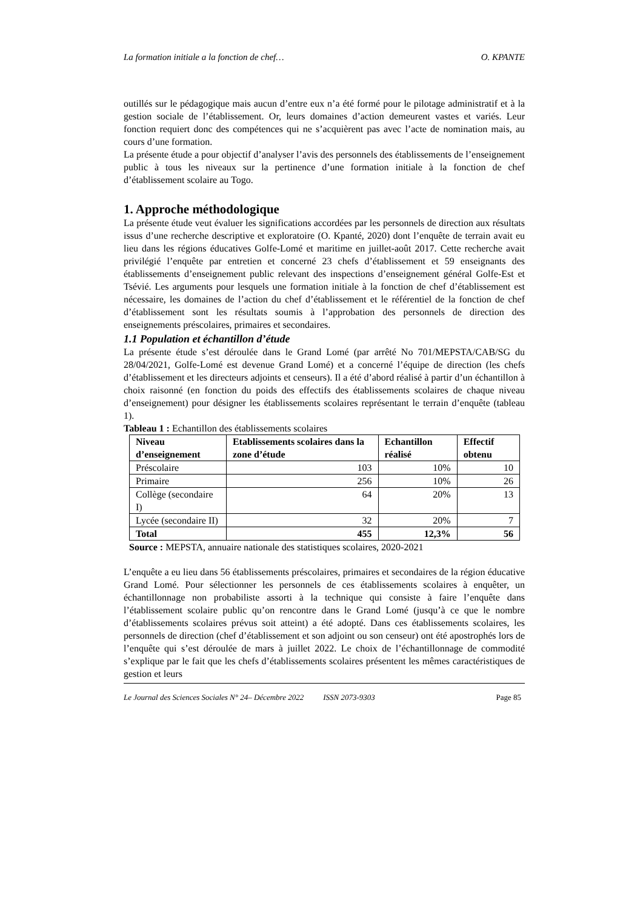La formation initiale a la fonction de chef… O. KPANTE
outillés sur le pédagogique mais aucun d’entre eux n’a été formé pour le pilotage administratif et à la gestion sociale de l’établissement. Or, leurs domaines d’action demeurent vastes et variés. Leur fonction requiert donc des compétences qui ne s’acquièrent pas avec l’acte de nomination mais, au cours d’une formation.
La présente étude a pour objectif d’analyser l’avis des personnels des établissements de l’enseignement public à tous les niveaux sur la pertinence d’une formation initiale à la fonction de chef d’établissement scolaire au Togo.
1. Approche méthodologique
La présente étude veut évaluer les significations accordées par les personnels de direction aux résultats issus d’une recherche descriptive et exploratoire (O. Kpanté, 2020) dont l’enquête de terrain avait eu lieu dans les régions éducatives Golfe-Lomé et maritime en juillet-août 2017. Cette recherche avait privilégié l’enquête par entretien et concerné 23 chefs d’établissement et 59 enseignants des établissements d’enseignement public relevant des inspections d’enseignement général Golfe-Est et Tsévié. Les arguments pour lesquels une formation initiale à la fonction de chef d’établissement est nécessaire, les domaines de l’action du chef d’établissement et le référentiel de la fonction de chef d’établissement sont les résultats soumis à l’approbation des personnels de direction des enseignements préscolaires, primaires et secondaires.
1.1 Population et échantillon d’étude
La présente étude s’est déroulée dans le Grand Lomé (par arrêté No 701/MEPSTA/CAB/SG du 28/04/2021, Golfe-Lomé est devenue Grand Lomé) et a concerné l’équipe de direction (les chefs d’établissement et les directeurs adjoints et censeurs). Il a été d’abord réalisé à partir d’un échantillon à choix raisonné (en fonction du poids des effectifs des établissements scolaires de chaque niveau d’enseignement) pour désigner les établissements scolaires représentant le terrain d’enquête (tableau 1).
Tableau 1 : Echantillon des établissements scolaires
| Niveau d’enseignement | Etablissements scolaires dans la zone d’étude | Echantillon réalisé | Effectif obtenu |
| --- | --- | --- | --- |
| Préscolaire | 103 | 10% | 10 |
| Primaire | 256 | 10% | 26 |
| Collège (secondaire I) | 64 | 20% | 13 |
| Lycée (secondaire II) | 32 | 20% | 7 |
| Total | 455 | 12,3% | 56 |
Source : MEPSTA, annuaire nationale des statistiques scolaires, 2020-2021
L’enquête a eu lieu dans 56 établissements préscolaires, primaires et secondaires de la région éducative Grand Lomé. Pour sélectionner les personnels de ces établissements scolaires à enquêter, un échantillonnage non probabiliste assorti à la technique qui consiste à faire l’enquête dans l’établissement scolaire public qu’on rencontre dans le Grand Lomé (jusqu’à ce que le nombre d’établissements scolaires prévus soit atteint) a été adopté. Dans ces établissements scolaires, les personnels de direction (chef d’établissement et son adjoint ou son censeur) ont été apostrophés lors de l’enquête qui s’est déroulée de mars à juillet 2022. Le choix de l’échantillonnage de commodité s’explique par le fait que les chefs d’établissements scolaires présentent les mêmes caractéristiques de gestion et leurs
Le Journal des Sciences Sociales N° 24– Décembre 2022 ISSN 2073-9303 Page 85